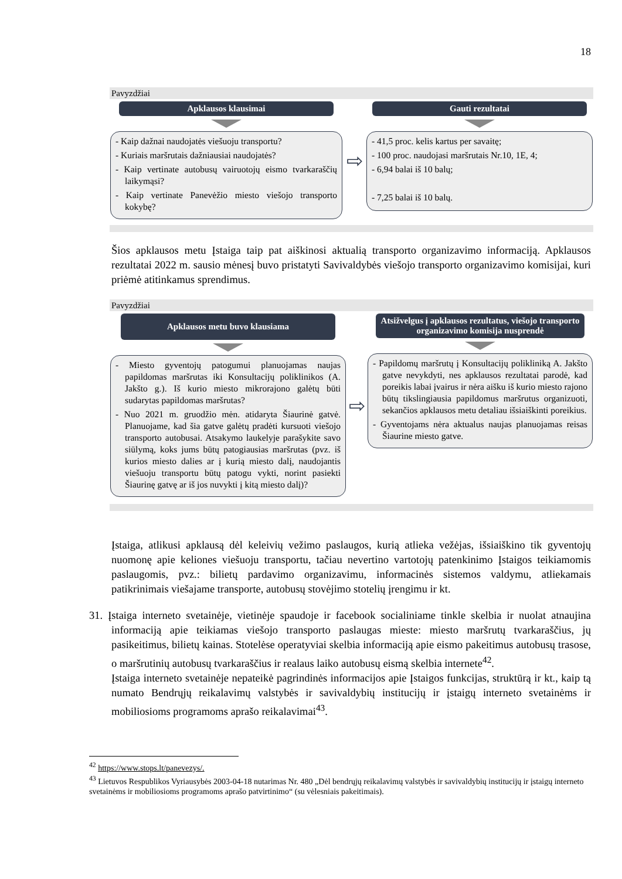18
Pavyzdžiai
Apklausos klausimai
- Kaip dažnai naudojatės viešuoju transportu?
- Kuriais maršrutais dažniausiai naudojatės?
- Kaip vertinate autobusų vairuotojų eismo tvarkaraščių laikymąsi?
- Kaip vertinate Panevėžio miesto viešojo transporto kokybę?
⇨
Gauti rezultatai
- 41,5 proc. kelis kartus per savaitę;
- 100 proc. naudojasi maršrutais Nr.10, 1E, 4;
- 6,94 balai iš 10 balų;
- 7,25 balai iš 10 balų.
Šios apklausos metu Įstaiga taip pat aiškinosi aktualią transporto organizavimo informaciją. Apklausos rezultatai 2022 m. sausio mėnesį buvo pristatyti Savivaldybės viešojo transporto organizavimo komisijai, kuri priėmė atitinkamus sprendimus.
Pavyzdžiai
Apklausos metu buvo klausiama
- Miesto gyventojų patogumui planuojamas naujas papildomas maršrutas iki Konsultacijų poliklinikos (A. Jakšto g.). Iš kurio miesto mikrorajono galėtų būti sudarytas papildomas maršrutas?
- Nuo 2021 m. gruodžio mėn. atidaryta Šiaurinė gatvė. Planuojame, kad šia gatve galėtų pradėti kursuoti viešojo transporto autobusai. Atsakymo laukelyje parašykite savo siūlymą, koks jums būtų patogiausias maršrutas (pvz. iš kurios miesto dalies ar į kurią miesto dalį, naudojantis viešuoju transportu būtų patogu vykti, norint pasiekti Šiaurinę gatvę ar iš jos nuvykti į kitą miesto dalį)?
⇨
Atsižvelgus į apklausos rezultatus, viešojo transporto organizavimo komisija nusprendė
- Papildomų maršrutų į Konsultacijų polikliniką A. Jakšto gatve nevykdyti, nes apklausos rezultatai parodė, kad poreikis labai įvairus ir nėra aišku iš kurio miesto rajono būtų tikslingiausia papildomus maršrutus organizuoti, sekančios apklausos metu detaliau išsiaiškinti poreikius.
- Gyventojams nėra aktualus naujas planuojamas reisas Šiaurine miesto gatve.
Įstaiga, atlikusi apklausą dėl keleivių vežimo paslaugos, kurią atlieka vežėjas, išsiaiškino tik gyventojų nuomonę apie keliones viešuoju transportu, tačiau nevertino vartotojų patenkinimo Įstaigos teikiamomis paslaugomis, pvz.: bilietų pardavimo organizavimu, informacinės sistemos valdymu, atliekamais patikrinimais viešajame transporte, autobusų stovėjimo stotelių įrengimu ir kt.
31. Įstaiga interneto svetainėje, vietinėje spaudoje ir facebook socialiniame tinkle skelbia ir nuolat atnaujina informaciją apie teikiamas viešojo transporto paslaugas mieste: miesto maršrutų tvarkaraščius, jų pasikeitimus, bilietų kainas. Stotelėse operatyviai skelbia informaciją apie eismo pakeitimus autobusų trasose, o maršrutinių autobusų tvarkaraščius ir realaus laiko autobusų eismą skelbia internete<sup>42</sup>.
Įstaiga interneto svetainėje nepateikė pagrindinės informacijos apie Įstaigos funkcijas, struktūrą ir kt., kaip tą numato Bendrųjų reikalavimų valstybės ir savivaldybių institucijų ir įstaigų interneto svetainėms ir mobiliosioms programoms aprašo reikalavimai<sup>43</sup>.
<sup>42</sup> https://www.stops.lt/panevezys/.
<sup>43</sup> Lietuvos Respublikos Vyriausybės 2003-04-18 nutarimas Nr. 480 „Dėl bendrųjų reikalavimų valstybės ir savivaldybių institucijų ir įstaigų interneto svetainėms ir mobiliosioms programoms aprašo patvirtinimo“ (su vėlesniais pakeitimais).